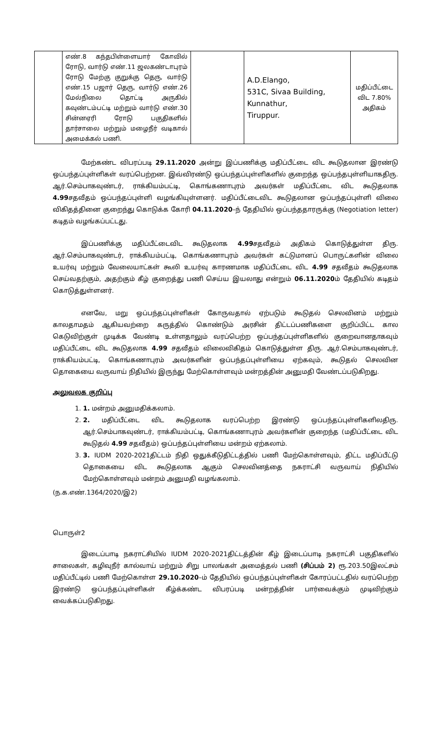| | எண்.8 கந்தபிள்ளையார் கோவில் ரோடு, வார்டு எண்.11 ஜலகண்டாபுரம் ரோடு மேற்கு குறுக்கு தெரு, வார்டு எண்.15 பஜார் தெரு, வார்டு எண்.26 மேல்நிலை தொட்டி அருகில் கவுண்டம்பட்டி மற்றும் வார்டு எண்.30 சின்னஏரி ரோடு பகுதிகளில் தார்சாலை மற்றும் மழைநீர் வடிகால் அமைக்கல் பணி. | | A.D.Elango, 531C, Sivaa Building, Kunnathur, Tiruppur. | மதிப்பீட்டை விட 7.80% அதிகம் |
மேற்கண்ட விபரப்படி 29.11.2020 அன்று இப்பணிக்கு மதிப்பீட்டை விட கூடுதலான இரண்டு ஒப்பந்தப்புள்ளிகள் வரப்பெற்றன. இவ்விரண்டு ஒப்பந்தப்புள்ளிகளில் குறைந்த ஒப்பந்தபுள்ளியாகதிரு. ஆர்.செம்பாகவுண்டர், ராக்கியம்பட்டி, கொங்கணாபுரம் அவர்கள் மதிப்பீட்டை விட கூடுதலாக 4.99சதவீதம் ஒப்பந்தப்புள்ளி வழங்கியுள்ளனர். மதிப்பீட்டைவிட கூடுதலான ஒப்பந்தப்புள்ளி விலை விகிதத்தினை குறைந்து கொடுக்க கோரி 04.11.2020–ந் தேதியில் ஒப்பந்ததாரருக்கு (Negotiation letter) கடிதம் வழங்கப்பட்டது.
இப்பணிக்கு மதிப்பீட்டைவிட கூடுதலாக 4.99சதவீதம் அதிகம் கொடுத்துள்ள திரு. ஆர்.செம்பாகவுண்டர், ராக்கியம்பட்டி, கொங்கணாபுரம் அவர்கள் கட்டுமானப் பொருட்களின் விலை உயர்வு மற்றும் வேலையாட்கள் கூலி உயர்வு காரணமாக மதிப்பீட்டை விட 4.99 சதவீதம் கூடுதலாக செய்வதற்கும், அதற்கும் கீழ் குறைத்து பணி செய்ய இயலாது என்றும் 06.11.2020ம் தேதியில் கடிதம் கொடுத்துள்ளனர்.
எனவே, மறு ஒப்பந்தப்புள்ளிகள் கோருவதால் ஏற்படும் கூடுதல் செலவினம் மற்றும் காலதாமதம் ஆகியவற்றை கருத்தில் கொண்டும் அரசின் திட்டப்பணிகளை குறிப்பிட்ட கால கெடுவிற்குள் முடிக்க வேண்டி உள்ளதாலும் வரப்பெற்ற ஒப்பந்தப்புள்ளிகளில் குறைவானதாகவும் மதிப்பீட்டை விட கூடுதலாக 4.99 சதவீதம் விலைவிகிதம் கொடுத்துள்ள திரு. ஆர்.செம்பாகவுண்டர், ராக்கியம்பட்டி, கொங்கணாபுரம் அவர்களின் ஒப்பந்தப்புள்ளியை ஏற்கவும், கூடுதல் செலவின தொகையை வருவாய் நிதியில் இருந்து மேற்கொள்ளவும் மன்றத்தின் அனுமதி வேண்டப்படுகிறது.
அலுவலக குறிப்பு
1. 1. மன்றம் அனுமதிக்கலாம்.
2. 2. மதிப்பீட்டை விட கூடுதலாக வரப்பெற்ற இரண்டு ஒப்பந்தப்புள்ளிகளிலதிரு. ஆர்.செம்பாகவுண்டர், ராக்கியம்பட்டி, கொங்கணாபுரம் அவர்களின் குறைந்த (மதிப்பீட்டை விட கூடுதல் 4.99 சதவீதம்) ஒப்பந்தப்புள்ளியை மன்றம் ஏற்கலாம்.
3. 3. IUDM 2020-2021திட்டம் நிதி ஒதுக்கீடுதிட்டத்தில் பணி மேற்கொள்ளவும், திட்ட மதிப்பீட்டு தொகையை விட கூடுதலாக ஆகும் செலவினத்தை நகராட்சி வருவாய் நிதியில் மேற்கொள்ளவும் மன்றம் அனுமதி வழங்கலாம்.
(ந.க.எண்.1364/2020/இ2)
பொருள்2
இடைப்பாடி நகராட்சியில் IUDM 2020-2021திட்டத்தின் கீழ் இடைப்பாடி நகராட்சி பகுதிகளில் சாலைகள், கழிவுநீர் கால்வாய் மற்றும் சிறு பாலங்கள் அமைத்தல் பணி (சிப்பம் 2) ரூ.203.50இலட்சம் மதிப்பீட்டில் பணி மேற்கொள்ள 29.10.2020–ம் தேதியில் ஒப்பந்தப்புள்ளிகள் கோரப்பட்டதில் வரப்பெற்ற இரண்டு ஒப்பந்தப்புள்ளிகள் கீழ்க்கண்ட விபரப்படி மன்றத்தின் பார்வைக்கும் முடிவிற்கும் வைக்கப்படுகிறது.